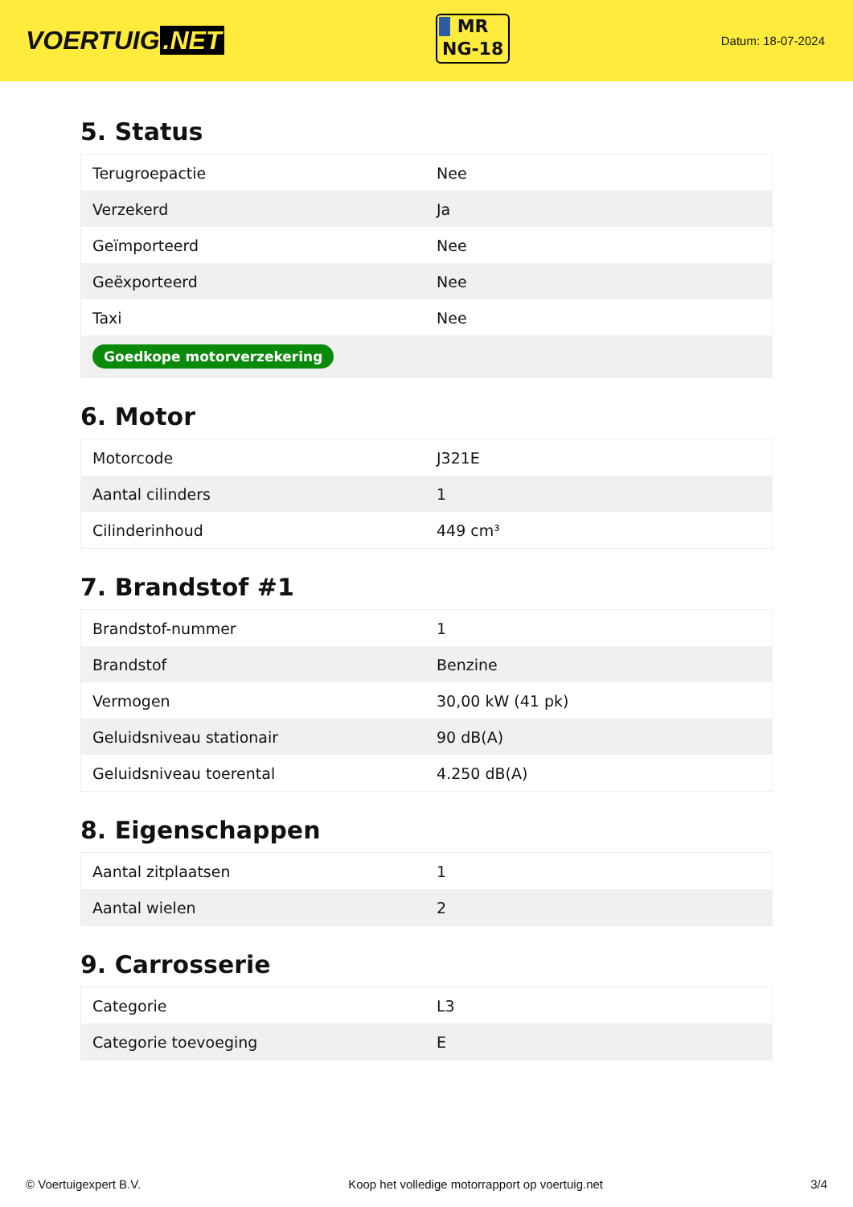VOERTUIG.NET
MR
NG-18
Datum: 18-07-2024
5. Status
| Terugroepactie | Nee |
| Verzekerd | Ja |
| Geïmporteerd | Nee |
| Geëxporteerd | Nee |
| Taxi | Nee |
| Goedkope motorverzekering | |
6. Motor
| Motorcode | J321E |
| Aantal cilinders | 1 |
| Cilinderinhoud | 449 cm³ |
7. Brandstof #1
| Brandstof-nummer | 1 |
| Brandstof | Benzine |
| Vermogen | 30,00 kW (41 pk) |
| Geluidsniveau stationair | 90 dB(A) |
| Geluidsniveau toerental | 4.250 dB(A) |
8. Eigenschappen
| Aantal zitplaatsen | 1 |
| Aantal wielen | 2 |
9. Carrosserie
| Categorie | L3 |
| Categorie toevoeging | E |
© Voertuigexpert B.V. Koop het volledige motorrapport op voertuig.net 3/4